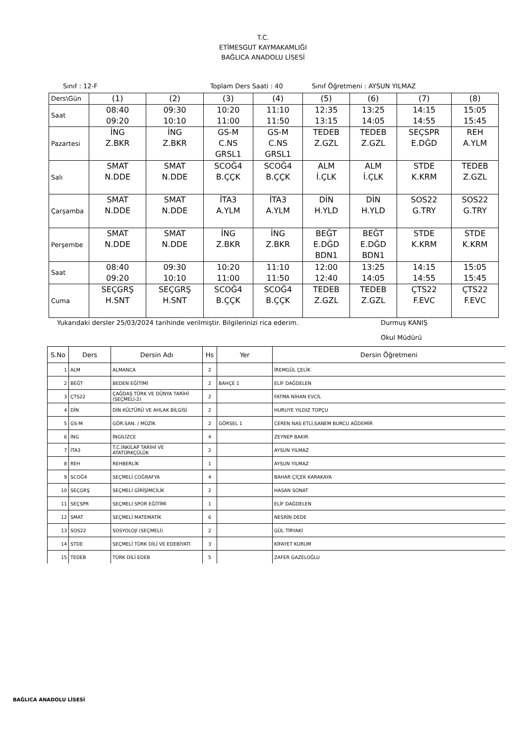T.C.
ETİMESGUT KAYMAKAMLIĞI
BAĞLICA ANADOLU LİSESİ
Sınıf : 12-F Toplam Ders Saati : 40 Sınıf Öğretmeni : AYSUN YILMAZ
| Ders\Gün | (1) | (2) | (3) | (4) | (5) | (6) | (7) | (8) |
| Saat | 08:40 09:20 | 09:30 10:10 | 10:20 11:00 | 11:10 11:50 | 12:35 13:15 | 13:25 14:05 | 14:15 14:55 | 15:05 15:45 |
| Pazartesi | İNG Z.BKR | İNG Z.BKR | GS-M C.NS GRSL1 | GS-M C.NS GRSL1 | TEDEB Z.GZL | TEDEB Z.GZL | SEÇSPR E.DĞD | REH A.YLM |
| Salı | SMAT N.DDE | SMAT N.DDE | SCOĞ4 B.ÇÇK | SCOĞ4 B.ÇÇK | ALM İ.ÇLK | ALM İ.ÇLK | STDE K.KRM | TEDEB Z.GZL |
| Çarşamba | SMAT N.DDE | SMAT N.DDE | İTA3 A.YLM | İTA3 A.YLM | DİN H.YLD | DİN H.YLD | SOS22 G.TRY | SOS22 G.TRY |
| Perşembe | SMAT N.DDE | SMAT N.DDE | İNG Z.BKR | İNG Z.BKR | BEĞT E.DĞD BDN1 | BEĞT E.DĞD BDN1 | STDE K.KRM | STDE K.KRM |
| Saat | 08:40 09:20 | 09:30 10:10 | 10:20 11:00 | 11:10 11:50 | 12:00 12:40 | 13:25 14:05 | 14:15 14:55 | 15:05 15:45 |
| Cuma | SEÇGRŞ H.SNT | SEÇGRŞ H.SNT | SCOĞ4 B.ÇÇK | SCOĞ4 B.ÇÇK | TEDEB Z.GZL | TEDEB Z.GZL | ÇTS22 F.EVC | ÇTS22 F.EVC |
Yukarıdaki dersler 25/03/2024 tarihinde verilmiştir. Bilgilerinizi rica ederim. Durmuş KANIŞ
Okul Müdürü
| S.No | Ders | Dersin Adı | Hs | Yer | Dersin Öğretmeni |
| --- | --- | --- | --- | --- | --- |
| 1 | ALM | ALMANCA | 2 | | İREMGÜL ÇELİK |
| 2 | BEĞT | BEDEN EĞİTİMİ | 2 | BAHÇE 1 | ELİF DAĞDELEN |
| 3 | ÇTS22 | ÇAĞDAŞ TÜRK VE DÜNYA TARİHİ (SEÇMELİ-2) | 2 | | FATMA NİHAN EVCİL |
| 4 | DİN | DİN KÜLTÜRÜ VE AHLAK BİLGİSİ | 2 | | HURUYE YILDIZ TOPÇU |
| 5 | GS-M | GÖR.SAN. / MÜZİK | 2 | GÖRSEL 1 | CEREN NAS ETLİ,SANEM BURCU AĞDEMİR |
| 6 | İNG | İNGİLİZCE | 4 | | ZEYNEP BAKIR |
| 7 | İTA3 | T.C.İNKILAP TARİHİ VE ATATÜRKÇÜLÜK | 2 | | AYSUN YILMAZ |
| 8 | REH | REHBERLİK | 1 | | AYSUN YILMAZ |
| 9 | SCOĞ4 | SEÇMELİ COĞRAFYA | 4 | | BAHAR ÇİÇEK KARAKAYA |
| 10 | SEÇGRŞ | SEÇMELİ GİRİŞİMCİLİK | 2 | | HASAN SONAT |
| 11 | SEÇSPR | SEÇMELİ SPOR EĞİTİMİ | 1 | | ELİF DAĞDELEN |
| 12 | SMAT | SEÇMELİ MATEMATİK | 6 | | NESRİN DEDE |
| 13 | SOS22 | SOSYOLOJİ (SEÇMELİ) | 2 | | GÜL TİRYAKİ |
| 14 | STDE | SEÇMELİ TÜRK DİLİ VE EDEBİYATI | 3 | | KİFAYET KURUM |
| 15 | TEDEB | TÜRK DİLİ EDEB | 5 | | ZAFER GAZELOĞLU |
BAĞLICA ANADOLU LİSESİ